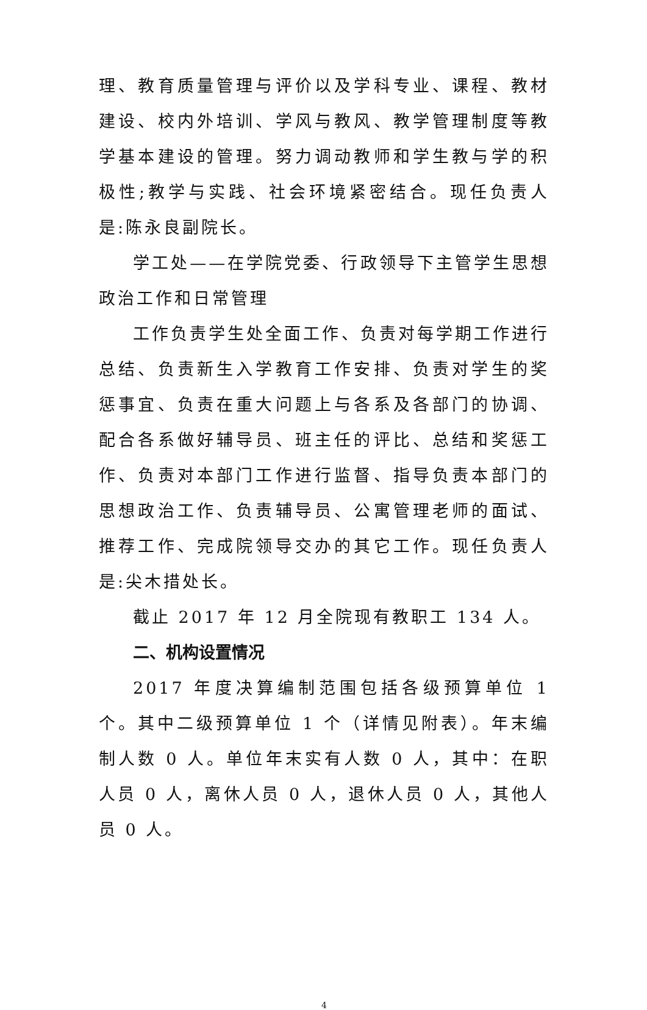理、教育质量管理与评价以及学科专业、课程、教材建设、校内外培训、学风与教风、教学管理制度等教学基本建设的管理。努力调动教师和学生教与学的积极性;教学与实践、社会环境紧密结合。现任负责人是:陈永良副院长。
学工处——在学院党委、行政领导下主管学生思想政治工作和日常管理
工作负责学生处全面工作、负责对每学期工作进行总结、负责新生入学教育工作安排、负责对学生的奖惩事宜、负责在重大问题上与各系及各部门的协调、配合各系做好辅导员、班主任的评比、总结和奖惩工作、负责对本部门工作进行监督、指导负责本部门的思想政治工作、负责辅导员、公寓管理老师的面试、推荐工作、完成院领导交办的其它工作。现任负责人是:尖木措处长。
截止 2017 年 12 月全院现有教职工 134 人。
二、机构设置情况
2017 年度决算编制范围包括各级预算单位 1 个。其中二级预算单位 1 个（详情见附表）。年末编制人数 0 人。单位年末实有人数 0 人，其中：在职人员 0 人，离休人员 0 人，退休人员 0 人，其他人员 0 人。
4